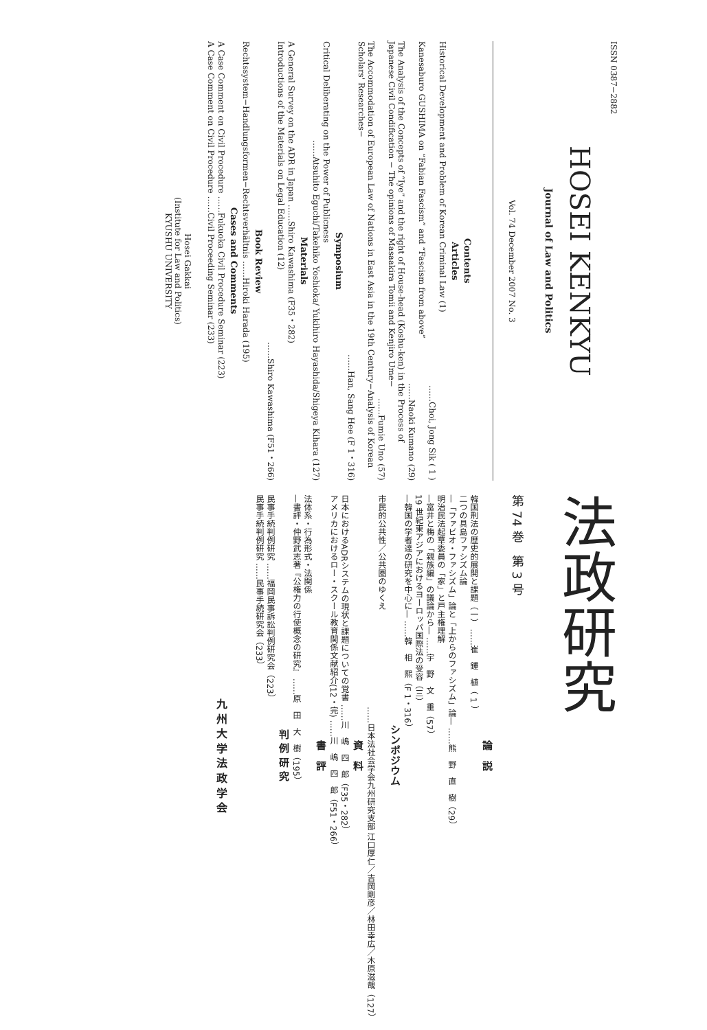ISSN 0387−2882
HOSEI KENKYU
Journal of Law and Politics
Vol. 74 December 2007 No. 3
Contents
Articles
Historical Development and Problem of Korean Criminal Law (1)
……Choi, Jong Sik ( 1 )
Kanesaburo GUSHIMA on “Fabian Fascism” and “Fascism from above”
……Naoki Kumano (29)
The Analysis of the Concepts of “Iye” and the right of House-head (Koshu-ken) in the Process of Japanese Civil Condification − The opinions of Masaakira Tomii and Kenjiro Ume−
……Fumie Uno (57)
The Accommodation of European Law of Nations in East Asia in the 19th Century−Analysis of Korean Scholars' Researches−
……Han, Sang Hee (F 1・316)
Symposium
Critical Deliberating on the Power of Publicness
……Atsuhito Eguchi/Takehiko Yoshioka/ Yukihiro Hayashida/Shigeya Kihara (127)
Materials
A General Survey on the ADR in Japan ……Shiro Kawashima (F35・282)
Introductions of the Materials on Legal Education (12)
……Shiro Kawashima (F51・266)
Book Review
Rechtssystem−Handlungsformen−Rechtsverhältnis ……Hiroki Harada (195)
Cases and Comments
A Case Comment on Civil Procedure ……Fukuoka Civil Procedure Seminar (223)
A Case Comment on Civil Procedure ……Civil Proceeding Seminar (233)
Hosei Gakkai
(Institute for Law and Politics)
KYUSHU UNIVERSITY
法政研究
第 74 巻　第 3 号
論　説
韓国刑法の歴史的展開と課題（一） ……崔　鍾　植（ 1 ）
二つの具島ファシズム論
—「ファビオ・ファシズム」論と「上からのファシズム」論— ……熊　野　直　樹（29）
明治民法起草委員の「家」と戸主権理解
—富井と梅の「親族編」の議論から— ……宇　野　文　重（57）
19 世紀東アジアにおけるヨーロッパ国際法の受容（三）
—韓国の学者達の研究を中心に— ……韓　相　熙（F 1・316）
シンポジウム
市民的公共性／公共圏のゆくえ
……日本法社会学会九州研究支部 江口厚仁／吉岡剛彦／林田幸広／木原滋哉（127）
資　料
日本におけるADRシステムの現状と課題についての覚書 ……川　嶋　四　郎（F35・282）
アメリカにおけるロー・スクール教育関係文献紹介(12・完) ……川　嶋　四　郎（F51・266）
書　評
法体系・行為形式・法関係
—書評・仲野武志著『公権力の行使概念の研究』 ……原　田　大　樹（195）
判 例 研 究
民事手続判例研究 ……福岡民事訴訟判例研究会（223）
民事手続判例研究 ……民事手続研究会（233）
九 州 大 学 法 政 学 会